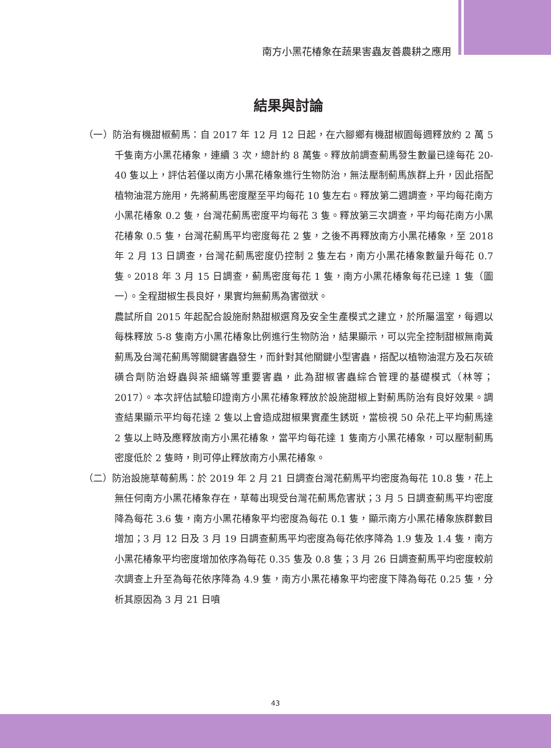南方小黑花椿象在蔬果害蟲友善農耕之應用
結果與討論
（一）防治有機甜椒薊馬：自 2017 年 12 月 12 日起，在六腳鄉有機甜椒園每週釋放約 2 萬 5 千隻南方小黑花椿象，連續 3 次，總計約 8 萬隻。釋放前調查薊馬發生數量已達每花 20-40 隻以上，評估若僅以南方小黑花椿象進行生物防治，無法壓制薊馬族群上升，因此搭配植物油混方施用，先將薊馬密度壓至平均每花 10 隻左右。釋放第二週調查，平均每花南方小黑花椿象 0.2 隻，台灣花薊馬密度平均每花 3 隻。釋放第三次調查，平均每花南方小黑花椿象 0.5 隻，台灣花薊馬平均密度每花 2 隻，之後不再釋放南方小黑花椿象，至 2018 年 2 月 13 日調查，台灣花薊馬密度仍控制 2 隻左右，南方小黑花椿象數量升每花 0.7 隻。2018 年 3 月 15 日調查，薊馬密度每花 1 隻，南方小黑花椿象每花已達 1 隻（圖一）。全程甜椒生長良好，果實均無薊馬為害徵狀。
農試所自 2015 年起配合設施耐熱甜椒選育及安全生產模式之建立，於所屬溫室，每週以每株釋放 5-8 隻南方小黑花椿象比例進行生物防治，結果顯示，可以完全控制甜椒無南黃薊馬及台灣花薊馬等關鍵害蟲發生，而針對其他關鍵小型害蟲，搭配以植物油混方及石灰硫磺合劑防治蚜蟲與茶細蟎等重要害蟲，此為甜椒害蟲綜合管理的基礎模式（林等；2017）。本次評估試驗印證南方小黑花椿象釋放於設施甜椒上對薊馬防治有良好效果。調查結果顯示平均每花達 2 隻以上會造成甜椒果實產生銹斑，當檢視 50 朵花上平均薊馬達 2 隻以上時及應釋放南方小黑花椿象，當平均每花達 1 隻南方小黑花椿象，可以壓制薊馬密度低於 2 隻時，則可停止釋放南方小黑花椿象。
（二）防治設施草莓薊馬：於 2019 年 2 月 21 日調查台灣花薊馬平均密度為每花 10.8 隻，花上無任何南方小黑花椿象存在，草莓出現受台灣花薊馬危害狀；3 月 5 日調查薊馬平均密度降為每花 3.6 隻，南方小黑花椿象平均密度為每花 0.1 隻，顯示南方小黑花椿象族群數目增加；3 月 12 日及 3 月 19 日調查薊馬平均密度為每花依序降為 1.9 隻及 1.4 隻，南方小黑花椿象平均密度增加依序為每花 0.35 隻及 0.8 隻；3 月 26 日調查薊馬平均密度較前次調查上升至為每花依序降為 4.9 隻，南方小黑花椿象平均密度下降為每花 0.25 隻，分析其原因為 3 月 21 日噴
43